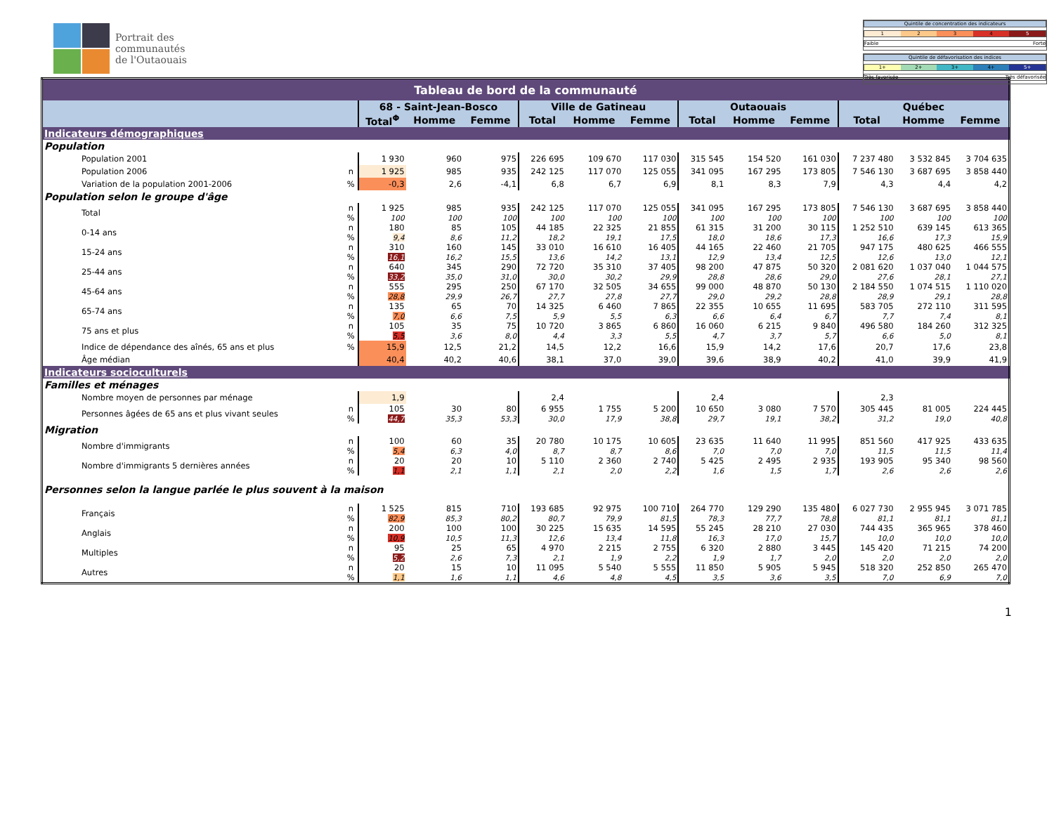Portrait des
communautés
de l'Outaouais
Quintile de concentration des indicateurs
1 2 3 4 5
Faible Forte
Quintile de défavorisation des indices
1+ 2+ 3+ 4+ 5+
Très favorisée Très défavorisée
| Tableau de bord de la communauté | | | | | | | | | | | | | |
| | | 68 - Saint-Jean-Bosco | | | Ville de Gatineau | | | Outaouais | | | Québec | | |
| | | Total<sup>Φ</sup> | Homme | Femme | Total | Homme | Femme | Total | Homme | Femme | Total | Homme | Femme |
| Indicateurs démographiques | | | | | | | | | | | | | |
| Population | | | | | | | | | | | | | |
| Population 2001 | | 1 930 | 960 | 975 | 226 695 | 109 670 | 117 030 | 315 545 | 154 520 | 161 030 | 7 237 480 | 3 532 845 | 3 704 635 |
| Population 2006 | n | 1 925 | 985 | 935 | 242 125 | 117 070 | 125 055 | 341 095 | 167 295 | 173 805 | 7 546 130 | 3 687 695 | 3 858 440 |
| Variation de la population 2001-2006 | % | -0,3 | 2,6 | -4,1 | 6,8 | 6,7 | 6,9 | 8,1 | 8,3 | 7,9 | 4,3 | 4,4 | 4,2 |
| Population selon le groupe d'âge | | | | | | | | | | | | | |
| Total | n % | 1 925 100 | 985 100 | 935 100 | 242 125 100 | 117 070 100 | 125 055 100 | 341 095 100 | 167 295 100 | 173 805 100 | 7 546 130 100 | 3 687 695 100 | 3 858 440 100 |
| 0-14 ans | n % | 180 9,4 | 85 8,6 | 105 11,2 | 44 185 18,2 | 22 325 19,1 | 21 855 17,5 | 61 315 18,0 | 31 200 18,6 | 30 115 17,3 | 1 252 510 16,6 | 639 145 17,3 | 613 365 15,9 |
| 15-24 ans | n % | 310 16,1 | 160 16,2 | 145 15,5 | 33 010 13,6 | 16 610 14,2 | 16 405 13,1 | 44 165 12,9 | 22 460 13,4 | 21 705 12,5 | 947 175 12,6 | 480 625 13,0 | 466 555 12,1 |
| 25-44 ans | n % | 640 33,2 | 345 35,0 | 290 31,0 | 72 720 30,0 | 35 310 30,2 | 37 405 29,9 | 98 200 28,8 | 47 875 28,6 | 50 320 29,0 | 2 081 620 27,6 | 1 037 040 28,1 | 1 044 575 27,1 |
| 45-64 ans | n % | 555 28,8 | 295 29,9 | 250 26,7 | 67 170 27,7 | 32 505 27,8 | 34 655 27,7 | 99 000 29,0 | 48 870 29,2 | 50 130 28,8 | 2 184 550 28,9 | 1 074 515 29,1 | 1 110 020 28,8 |
| 65-74 ans | n % | 135 7,0 | 65 6,6 | 70 7,5 | 14 325 5,9 | 6 460 5,5 | 7 865 6,3 | 22 355 6,6 | 10 655 6,4 | 11 695 6,7 | 583 705 7,7 | 272 110 7,4 | 311 595 8,1 |
| 75 ans et plus | n % | 105 5,5 | 35 3,6 | 75 8,0 | 10 720 4,4 | 3 865 3,3 | 6 860 5,5 | 16 060 4,7 | 6 215 3,7 | 9 840 5,7 | 496 580 6,6 | 184 260 5,0 | 312 325 8,1 |
| Indice de dépendance des aînés, 65 ans et plus | % | 15,9 | 12,5 | 21,2 | 14,5 | 12,2 | 16,6 | 15,9 | 14,2 | 17,6 | 20,7 | 17,6 | 23,8 |
| Âge médian | | 40,4 | 40,2 | 40,6 | 38,1 | 37,0 | 39,0 | 39,6 | 38,9 | 40,2 | 41,0 | 39,9 | 41,9 |
| Indicateurs socioculturels | | | | | | | | | | | | | |
| Familles et ménages | | | | | | | | | | | | | |
| Nombre moyen de personnes par ménage | | 1,9 | | | 2,4 | | | 2,4 | | | 2,3 | | |
| Personnes âgées de 65 ans et plus vivant seules | n % | 105 44,7 | 30 35,3 | 80 53,3 | 6 955 30,0 | 1 755 17,9 | 5 200 38,8 | 10 650 29,7 | 3 080 19,1 | 7 570 38,2 | 305 445 31,2 | 81 005 19,0 | 224 445 40,8 |
| Migration | | | | | | | | | | | | | |
| Nombre d'immigrants | n % | 100 5,4 | 60 6,3 | 35 4,0 | 20 780 8,7 | 10 175 8,7 | 10 605 8,6 | 23 635 7,0 | 11 640 7,0 | 11 995 7,0 | 851 560 11,5 | 417 925 11,5 | 433 635 11,4 |
| Nombre d'immigrants 5 dernières années | n % | 20 1,1 | 20 2,1 | 10 1,1 | 5 110 2,1 | 2 360 2,0 | 2 740 2,2 | 5 425 1,6 | 2 495 1,5 | 2 935 1,7 | 193 905 2,6 | 95 340 2,6 | 98 560 2,6 |
| Personnes selon la langue parlée le plus souvent à la maison | | | | | | | | | | | | | |
| Français | n % | 1 525 82,9 | 815 85,3 | 710 80,2 | 193 685 80,7 | 92 975 79,9 | 100 710 81,5 | 264 770 78,3 | 129 290 77,7 | 135 480 78,8 | 6 027 730 81,1 | 2 955 945 81,1 | 3 071 785 81,1 |
| Anglais | n % | 200 10,9 | 100 10,5 | 100 11,3 | 30 225 12,6 | 15 635 13,4 | 14 595 11,8 | 55 245 16,3 | 28 210 17,0 | 27 030 15,7 | 744 435 10,0 | 365 965 10,0 | 378 460 10,0 |
| Multiples | n % | 95 5,2 | 25 2,6 | 65 7,3 | 4 970 2,1 | 2 215 1,9 | 2 755 2,2 | 6 320 1,9 | 2 880 1,7 | 3 445 2,0 | 145 420 2,0 | 71 215 2,0 | 74 200 2,0 |
| Autres | n % | 20 1,1 | 15 1,6 | 10 1,1 | 11 095 4,6 | 5 540 4,8 | 5 555 4,5 | 11 850 3,5 | 5 905 3,6 | 5 945 3,5 | 518 320 7,0 | 252 850 6,9 | 265 470 7,0 |
1